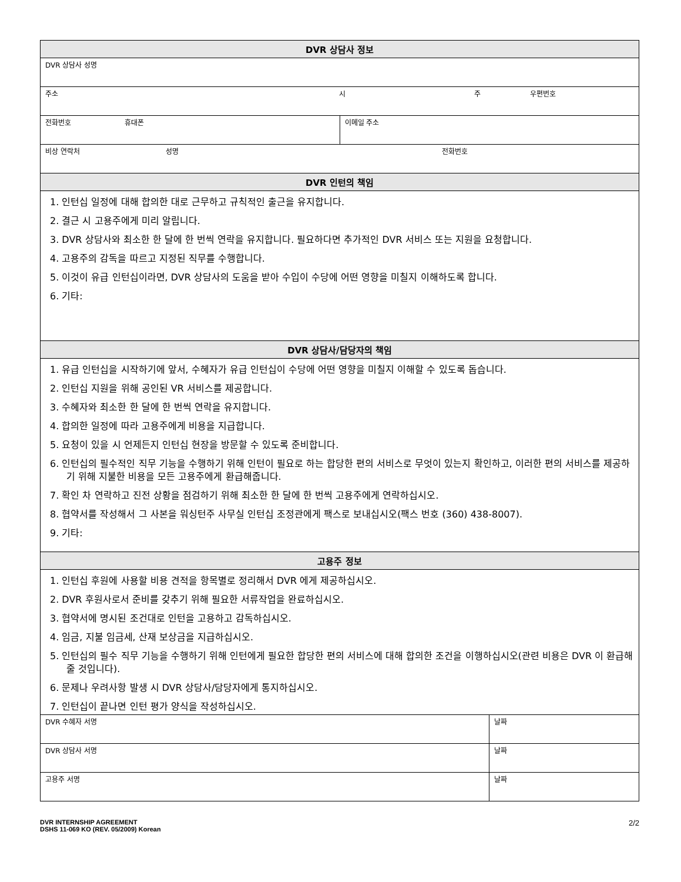| DVR 상담사 정보 | | |
| --- | --- | --- |
| DVR 상담사 성명 | | |
| 주소 시 주 우편번호 | | |
| 전화번호 휴대폰 | 이메일 주소 | |
| 비상 연락처 성명 전화번호 | | |
| DVR 인턴의 책임 | | |
| 1. 인턴십 일정에 대해 합의한 대로 근무하고 규칙적인 출근을 유지합니다. 2. 결근 시 고용주에게 미리 알립니다. 3. DVR 상담사와 최소한 한 달에 한 번씩 연락을 유지합니다. 필요하다면 추가적인 DVR 서비스 또는 지원을 요청합니다. 4. 고용주의 감독을 따르고 지정된 직무를 수행합니다. 5. 이것이 유급 인턴십이라면, DVR 상담사의 도움을 받아 수입이 수당에 어떤 영향을 미칠지 이해하도록 합니다. 6. 기타: | | |
| DVR 상담사/담당자의 책임 | | |
| 1. 유급 인턴십을 시작하기에 앞서, 수혜자가 유급 인턴십이 수당에 어떤 영향을 미칠지 이해할 수 있도록 돕습니다. 2. 인턴십 지원을 위해 공인된 VR 서비스를 제공합니다. 3. 수혜자와 최소한 한 달에 한 번씩 연락을 유지합니다. 4. 합의한 일정에 따라 고용주에게 비용을 지급합니다. 5. 요청이 있을 시 언제든지 인턴십 현장을 방문할 수 있도록 준비합니다. 6. 인턴십의 필수적인 직무 기능을 수행하기 위해 인턴이 필요로 하는 합당한 편의 서비스로 무엇이 있는지 확인하고, 이러한 편의 서비스를 제공하기 위해 지불한 비용을 모든 고용주에게 환급해줍니다. 7. 확인 차 연락하고 진전 상황을 점검하기 위해 최소한 한 달에 한 번씩 고용주에게 연락하십시오. 8. 협약서를 작성해서 그 사본을 워싱턴주 사무실 인턴십 조정관에게 팩스로 보내십시오(팩스 번호 (360) 438-8007). 9. 기타: | | |
| 고용주 정보 | | |
| 1. 인턴십 후원에 사용할 비용 견적을 항목별로 정리해서 DVR 에게 제공하십시오. 2. DVR 후원사로서 준비를 갖추기 위해 필요한 서류작업을 완료하십시오. 3. 협약서에 명시된 조건대로 인턴을 고용하고 감독하십시오. 4. 임금, 지불 임금세, 산재 보상금을 지급하십시오. 5. 인턴십의 필수 직무 기능을 수행하기 위해 인턴에게 필요한 합당한 편의 서비스에 대해 합의한 조건을 이행하십시오(관련 비용은 DVR 이 환급해줄 것입니다). 6. 문제나 우려사항 발생 시 DVR 상담사/담당자에게 통지하십시오. 7. 인턴십이 끝나면 인턴 평가 양식을 작성하십시오. | | |
| DVR 수혜자 서명 | | 날짜 |
| DVR 상담사 서명 | | 날짜 |
| 고용주 서명 | | 날짜 |
2/2 DVR INTERNSHIP AGREEMENT
DSHS 11-069 KO (REV. 05/2009) Korean